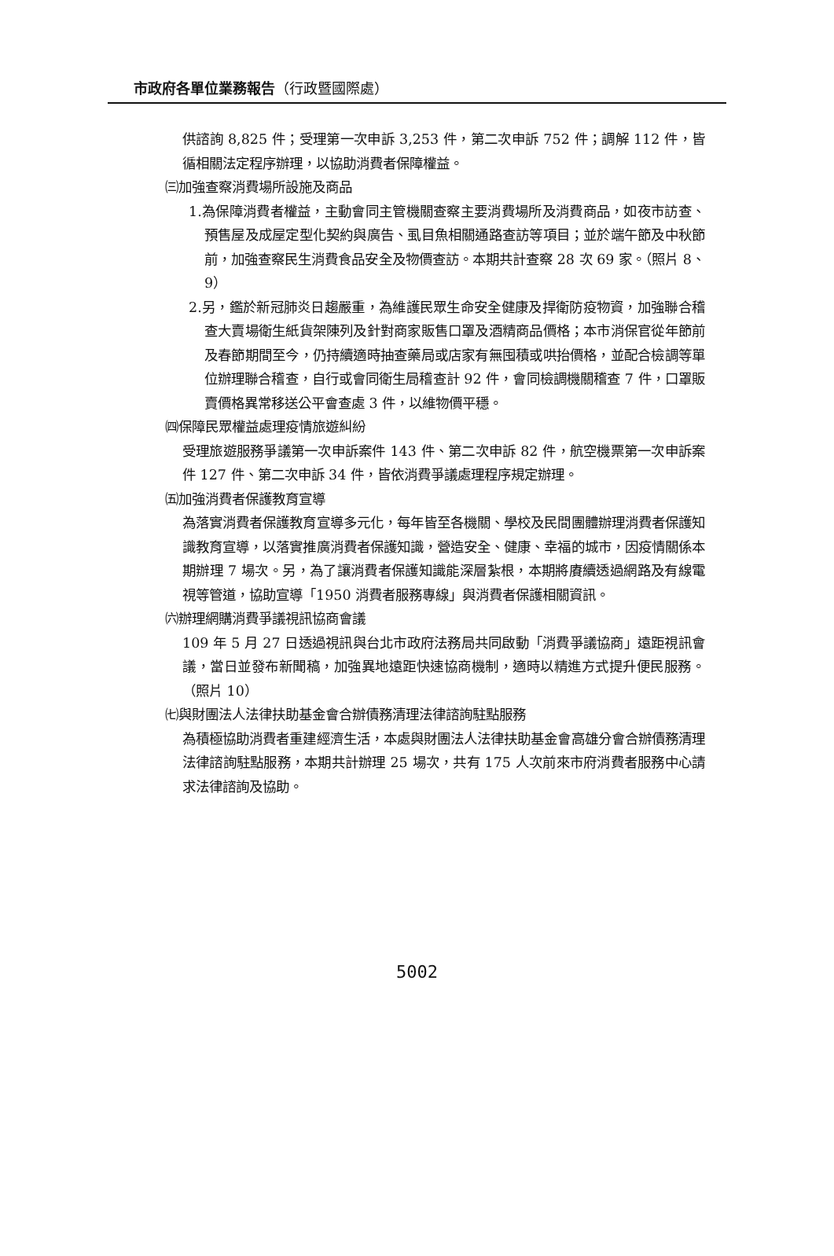市政府各單位業務報告（行政暨國際處）
供諮詢 8,825 件；受理第一次申訴 3,253 件，第二次申訴 752 件；調解 112 件，皆循相關法定程序辦理，以協助消費者保障權益。
㈢加強查察消費場所設施及商品
1.為保障消費者權益，主動會同主管機關查察主要消費場所及消費商品，如夜市訪查、預售屋及成屋定型化契約與廣告、虱目魚相關通路查訪等項目；並於端午節及中秋節前，加強查察民生消費食品安全及物價查訪。本期共計查察 28 次 69 家。（照片 8、9）
2.另，鑑於新冠肺炎日趨嚴重，為維護民眾生命安全健康及捍衛防疫物資，加強聯合稽查大賣場衛生紙貨架陳列及針對商家販售口罩及酒精商品價格；本市消保官從年節前及春節期間至今，仍持續適時抽查藥局或店家有無囤積或哄抬價格，並配合檢調等單位辦理聯合稽查，自行或會同衛生局稽查計 92 件，會同檢調機關稽查 7 件，口罩販賣價格異常移送公平會查處 3 件，以維物價平穩。
㈣保障民眾權益處理疫情旅遊糾紛
受理旅遊服務爭議第一次申訴案件 143 件、第二次申訴 82 件，航空機票第一次申訴案件 127 件、第二次申訴 34 件，皆依消費爭議處理程序規定辦理。
㈤加強消費者保護教育宣導
為落實消費者保護教育宣導多元化，每年皆至各機關、學校及民間團體辦理消費者保護知識教育宣導，以落實推廣消費者保護知識，營造安全、健康、幸福的城市，因疫情關係本期辦理 7 場次。另，為了讓消費者保護知識能深層紮根，本期將賡續透過網路及有線電視等管道，協助宣導「1950 消費者服務專線」與消費者保護相關資訊。
㈥辦理網購消費爭議視訊協商會議
109 年 5 月 27 日透過視訊與台北市政府法務局共同啟動「消費爭議協商」遠距視訊會議，當日並發布新聞稿，加強異地遠距快速協商機制，適時以精進方式提升便民服務。（照片 10）
㈦與財團法人法律扶助基金會合辦債務清理法律諮詢駐點服務
為積極協助消費者重建經濟生活，本處與財團法人法律扶助基金會高雄分會合辦債務清理法律諮詢駐點服務，本期共計辦理 25 場次，共有 175 人次前來市府消費者服務中心請求法律諮詢及協助。
5002